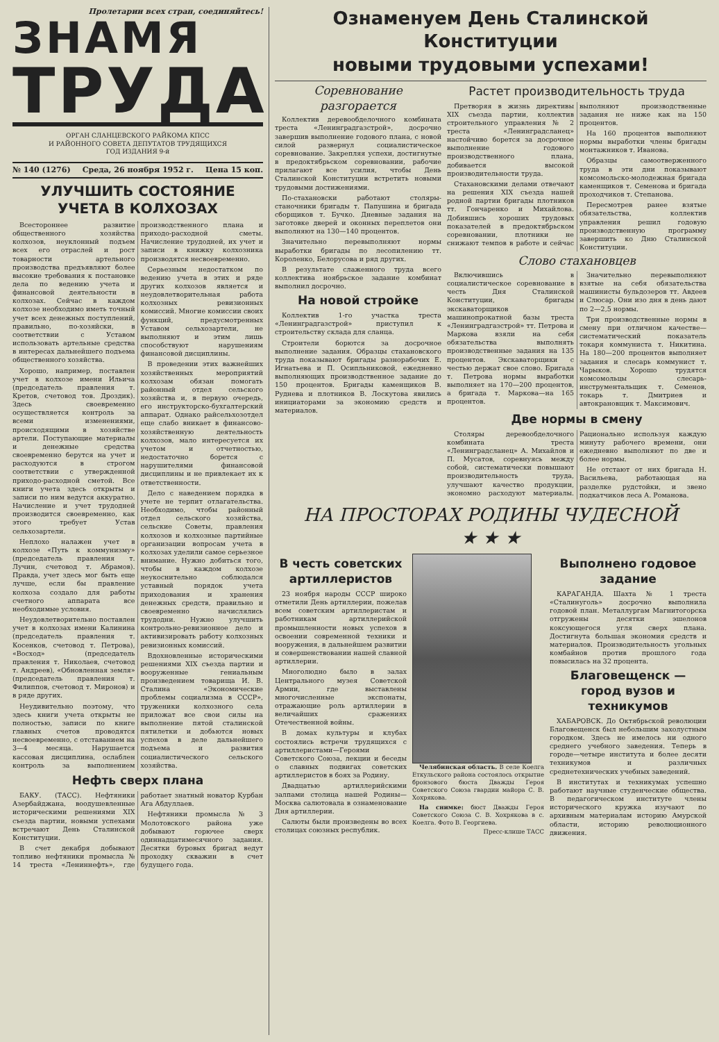Пролетарии всех стран, соединяйтесь!
ЗНАМЯ
ТРУДА
ОРГАН СЛАНЦЕВСКОГО РАЙКОМА КПСС
И РАЙОННОГО СОВЕТА ДЕПУТАТОВ ТРУДЯЩИХСЯ
ГОД ИЗДАНИЯ 9-й
№ 140 (1276) Среда, 26 ноября 1952 г. Цена 15 коп.
УЛУЧШИТЬ СОСТОЯНИЕ УЧЕТА В КОЛХОЗАХ
Всестороннее развитие общественного хозяйства колхозов, неуклонный подъем всех его отраслей и рост товарности артельного производства предъявляют более высокие требования к постановке дела по ведению учета и финансовой деятельности в колхозах. Сейчас в каждом колхозе необходимо иметь точный учет всех денежных поступлений, правильно, по-хозяйски, в соответствии с Уставом использовать артельные средства в интересах дальнейшего подъема общественного хозяйства.
Хорошо, например, поставлен учет в колхозе имени Ильича (председатель правления т. Кретов, счетовод тов. Дроздик). Здесь своевременно осуществляется контроль за всеми изменениями, происходящими в хозяйстве артели. Поступающие материалы и денежные средства своевременно берутся на учет и расходуются в строгом соответствии с утвержденной приходо-расходной сметой. Все книги учета здесь открыты и записи по ним ведутся аккуратно. Начисление и учет трудодней производится своевременно, как этого требует Устав сельхозартели.
Неплохо налажен учет в колхозе «Путь к коммунизму» (председатель правления т. Лучин, счетовод т. Абрамов). Правда, учет здесь мог быть еще лучше, если бы правление колхоза создало для работы счетного аппарата все необходимые условия.
Неудовлетворительно поставлен учет в колхозах имени Калинина (председатель правления т. Косенков, счетовод т. Петрова), «Восход» (председатель правления т. Николаев, счетовод т. Андреев), «Обновленная земля» (председатель правления т. Филиппов, счетовод т. Миронов) и в ряде других.
Неудивительно поэтому, что здесь книги учета открыты не полностью, записи по книге главных счетов проводятся несвоевременно, с отставанием на 3—4 месяца. Нарушается кассовая дисциплина, ослаблен контроль за выполнением производственного плана и приходо-расходной сметы. Начисление трудодней, их учет и записи в книжку колхозника производятся несвоевременно.
Серьезным недостатком по ведению учета в этих и ряде других колхозов является и неудовлетворительная работа колхозных ревизионных комиссий. Многие комиссии своих функций, предусмотренных Уставом сельхозартели, не выполняют и этим лишь способствуют нарушениям финансовой дисциплины.
В проведении этих важнейших хозяйственных мероприятий колхозам обязан помогать районный отдел сельского хозяйства и, в первую очередь, его инструкторско-бухгалтерский аппарат. Однако райсельхозотдел еще слабо вникает в финансово-хозяйственную деятельность колхозов, мало интересуется их учетом и отчетностью, недостаточно борется с нарушителями финансовой дисциплины и не привлекает их к ответственности.
Дело с наведением порядка в учете не терпит отлагательства. Необходимо, чтобы районный отдел сельского хозяйства, сельские Советы, правления колхозов и колхозные партийные организации вопросам учета в колхозах уделили самое серьезное внимание. Нужно добиться того, чтобы в каждом колхозе неукоснительно соблюдался уставный порядок учета приходования и хранения денежных средств, правильно и своевременно начислялись трудодни. Нужно улучшить контрольно-ревизионное дело и активизировать работу колхозных ревизионных комиссий.
Вдохновленные историческими решениями XIX съезда партии и вооруженные гениальным произведением товарища И. В. Сталина «Экономические проблемы социализма в СССР», труженики колхозного села приложат все свои силы на выполнение пятой сталинской пятилетки и добьются новых успехов в деле дальнейшего подъема и развития социалистического сельского хозяйства.
Нефть сверх плана
БАКУ. (ТАСС). Нефтяники Азербайджана, воодушевленные историческими решениями XIX съезда партии, новыми успехами встречают День Сталинской Конституции.
В счет декабря добывают топливо нефтяники промысла № 14 треста «Лениннефть», где работает знатный новатор Курбан Ага Абдуллаев.
Нефтяники промысла № 3 Молотовского района уже добывают горючее сверх одиннадцатимесячного задания. Десятки буровых бригад ведут проходку скважин в счет будущего года.
Ознаменуем День Сталинской Конституции
новыми трудовыми успехами!
Соревнование разгорается
Коллектив деревообделочного комбината треста «Ленинградгазстрой», досрочно завершив выполнение годового плана, с новой силой развернул социалистическое соревнование. Закрепляя успехи, достигнутые в предоктябрьском соревновании, рабочие прилагают все усилия, чтобы День Сталинской Конституции встретить новыми трудовыми достижениями.
По-стахановски работают столяры-станочники бригады т. Папушина и бригада сборщиков т. Бучко. Дневные задания на заготовке дверей и оконных переплетов они выполняют на 130—140 процентов.
Значительно перевыполняют нормы выработки бригады по лесопилению тт. Короленко, Белорусова и ряд других.
В результате слаженного труда всего коллектива ноябрьское задание комбинат выполнил досрочно.
На новой стройке
Коллектив 1-го участка треста «Ленинградгазстрой» приступил к строительству склада для сланца.
Строители борются за досрочное выполнение задания. Образцы стахановского труда показывают бригады разнорабочих Е. Игнатьева и П. Осипльниковой, ежедневно выполняющих производственное задание до 150 процентов. Бригады каменщиков В. Руднева и плотников В. Лоскутова явились инициаторами за экономию средств и материалов.
Растет производительность труда
Претворяя в жизнь директивы XIX съезда партии, коллектив строительного управления № 2 треста «Ленинградсланец» настойчиво борется за досрочное выполнение годового производственного плана, добивается высокой производительности труда.
Стахановскими делами отвечают на решения XIX съезда нашей родной партии бригады плотников тт. Гончаренко и Михайлова. Добившись хороших трудовых показателей в предоктябрьском соревновании, плотники не снижают темпов в работе и сейчас выполняют производственные задания не ниже как на 150 процентов.
На 160 процентов выполняют нормы выработки члены бригады монтажников т. Иванова.
Образцы самоотверженного труда в эти дни показывают комсомольско-молодежная бригада каменщиков т. Семенова и бригада проходчиков т. Степанова.
Пересмотрев ранее взятые обязательства, коллектив управления решил годовую производственную программу завершить ко Дню Сталинской Конституции.
Слово стахановцев
Включившись в социалистическое соревнование в честь Дня Сталинской Конституции, бригады экскаваторщиков машинопрокатной базы треста «Ленинградгазстрой» тт. Петрова и Маркова взяли на себя обязательства выполнять производственные задания на 135 процентов. Экскаваторщики с честью держат свое слово. Бригада т. Петрова нормы выработки выполняет на 170—200 процентов, а бригада т. Маркова—на 165 процентов.
Значительно перевыполняют взятые на себя обязательства машинисты бульдозеров тт. Авдеев и Слюсар. Они изо дня в день дают по 2—2,5 нормы.
Три производственные нормы в смену при отличном качестве—систематический показатель токаря коммуниста т. Никитина. На 180—200 процентов выполняет задания и слесарь коммунист т. Чарыков. Хорошо трудятся комсомольцы слесарь-инструментальщик т. Семенов, токарь т. Дмитриев и автокрановщик т. Максимович.
Две нормы в смену
Столяры деревообделочного комбината треста «Ленинградсланец» А. Михайлов и П. Мусатов, соревнуясь между собой, систематически повышают производительность труда, улучшают качество продукции, экономно расходуют материалы. Рационально используя каждую минуту рабочего времени, они ежедневно выполняют по две и более нормы.
Не отстают от них бригада Н. Васильева, работающая на разделке рудстойки, и звено подкатчиков леса А. Романова.
НА ПРОСТОРАХ РОДИНЫ ЧУДЕСНОЙ
★ ★ ★
В честь советских артиллеристов
23 ноября народы СССР широко отметили День артиллерии, пожелав всем советским артиллеристам и работникам артиллерийской промышленности новых успехов в освоении современной техники и вооружения, в дальнейшем развитии и совершенствовании нашей славной артиллерии.
Многолюдно было в залах Центрального музея Советской Армии, где выставлены многочисленные экспонаты, отражающие роль артиллерии в величайших сражениях Отечественной войны.
В домах культуры и клубах состоялись встречи трудящихся с артиллеристами—Героями Советского Союза, лекции и беседы о славных подвигах советских артиллеристов в боях за Родину.
Двадцатью артиллерийскими залпами столица нашей Родины—Москва салютовала в ознаменование Дня артиллерии.
Салюты были произведены во всех столицах союзных республик.
Челябинская область. В селе Коелга Еткульского района состоялось открытие бронзового бюста Дважды Героя Советского Союза гвардии майора С. В. Хохрякова.
На снимке: бюст Дважды Героя Советского Союза С. В. Хохрякова в с. Коелга. Фото В. Георгиева.
Пресс-клише ТАСС
Выполнено годовое задание
КАРАГАНДА. Шахта № 1 треста «Сталинуголь» досрочно выполнила годовой план. Металлургам Магнитогорска отгружены десятки эшелонов коксующегося угля сверх плана. Достигнута большая экономия средств и материалов. Производительность угольных комбайнов против прошлого года повысилась на 32 процента.
Благовещенск — город вузов и техникумов
ХАБАРОВСК. До Октябрьской революции Благовещенск был небольшим захолустным городком. Здесь не имелось ни одного среднего учебного заведения. Теперь в городе—четыре института и более десяти техникумов и различных среднетехнических учебных заведений.
В институтах и техникумах успешно работают научные студенческие общества. В педагогическом институте члены исторического кружка изучают по архивным материалам историю Амурской области, историю революционного движения.